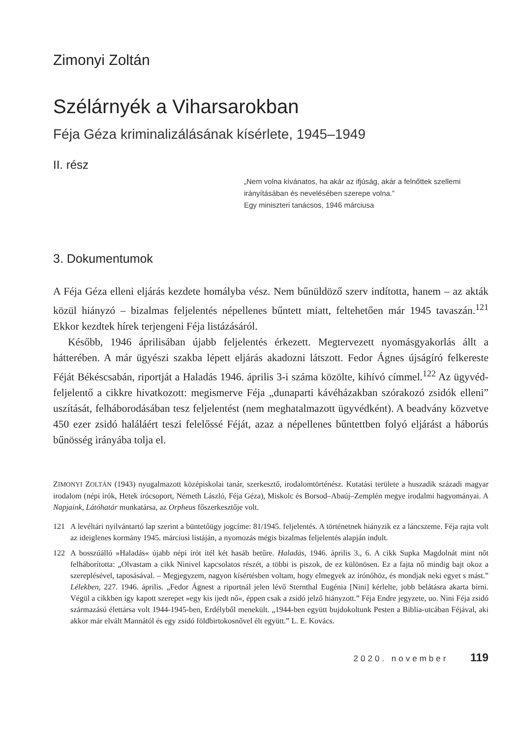Zimonyi Zoltán
Szélárnyék a Viharsarokban
Féja Géza kriminalizálásának kísérlete, 1945–1949
II. rész
„Nem volna kívánatos, ha akár az ifjúság, akár a felnőttek szellemi irányításában és nevelésében szerepe volna.”
Egy miniszteri tanácsos, 1946 márciusa
3. Dokumentumok
A Féja Géza elleni eljárás kezdete homályba vész. Nem bűnüldöző szerv indította, hanem – az akták közül hiányzó – bizalmas feljelentés népellenes bűntett miatt, feltehetően már 1945 tavaszán.<sup>121</sup> Ekkor kezdtek hírek terjengeni Féja listázásáról.
Később, 1946 áprilisában újabb feljelentés érkezett. Megtervezett nyomásgyakorlás állt a hátterében. A már ügyészi szakba lépett eljárás akadozni látszott. Fedor Ágnes újságíró felkereste Féját Békéscsabán, riportját a Haladás 1946. április 3-i száma közölte, kihívó címmel.<sup>122</sup> Az ügyvéd-feljelentő a cikkre hivatkozott: megismerve Féja „dunaparti kávéházakban szórakozó zsidók elleni” uszítását, felháborodásában tesz feljelentést (nem meghatalmazott ügyvédként). A beadvány közvetve 450 ezer zsidó haláláért teszi felelőssé Féját, azaz a népellenes bűntettben folyó eljárást a háborús bűnösség irányába tolja el.
ZIMONYI ZOLTÁN (1943) nyugalmazott középiskolai tanár, szerkesztő, irodalomtörténész. Kutatási területe a huszadik századi magyar irodalom (népi írók, Hetek írócsoport, Németh László, Féja Géza), Miskolc és Borsod–Abaúj–Zemplén megye irodalmi hagyományai. A Napjaink, Látóhatár munkatársa, az Orpheus főszerkesztője volt.
121 A levéltári nyilvántartó lap szerint a büntetőügy jogcíme: 81/1945. feljelentés. A történetnek hiányzik ez a láncszeme. Féja rajta volt az ideiglenes kormány 1945. márciusi listáján, a nyomozás mégis bizalmas feljelentés alapján indult.
122 A bosszúálló »Haladás« újabb népi írót ítél két hasáb betűre. Haladás, 1946. április 3., 6. A cikk Supka Magdolnát mint nőt felháborította: „Olvastam a cikk Ninivel kapcsolatos részét, a többi is piszok, de ez különösen. Ez a fajta nő mindig bajt okoz a szereplésével, taposásával. – Megjegyzem, nagyon kísértésben voltam, hogy elmegyek az írónőhöz, és mondjak neki egyet s mást.” Lélekben, 227. 1946. április. „Fedor Ágnest a riportnál jelen lévő Sternthal Eugénia [Nini] kérlelte, jobb belátásra akarta bírni. Végül a cikkben így kapott szerepet »egy kis ijedt nő«, éppen csak a zsidó jelző hiányzott.” Féja Endre jegyzete, uo. Nini Féja zsidó származású élettársa volt 1944-1945-ben, Erdélyből menekült. „1944-ben együtt bujdokoltunk Pesten a Biblia-utcában Féjával, aki akkor már elvált Mannától és egy zsidó földbirtokosnővel élt együtt.” L. E. Kovács.
2020. november 119